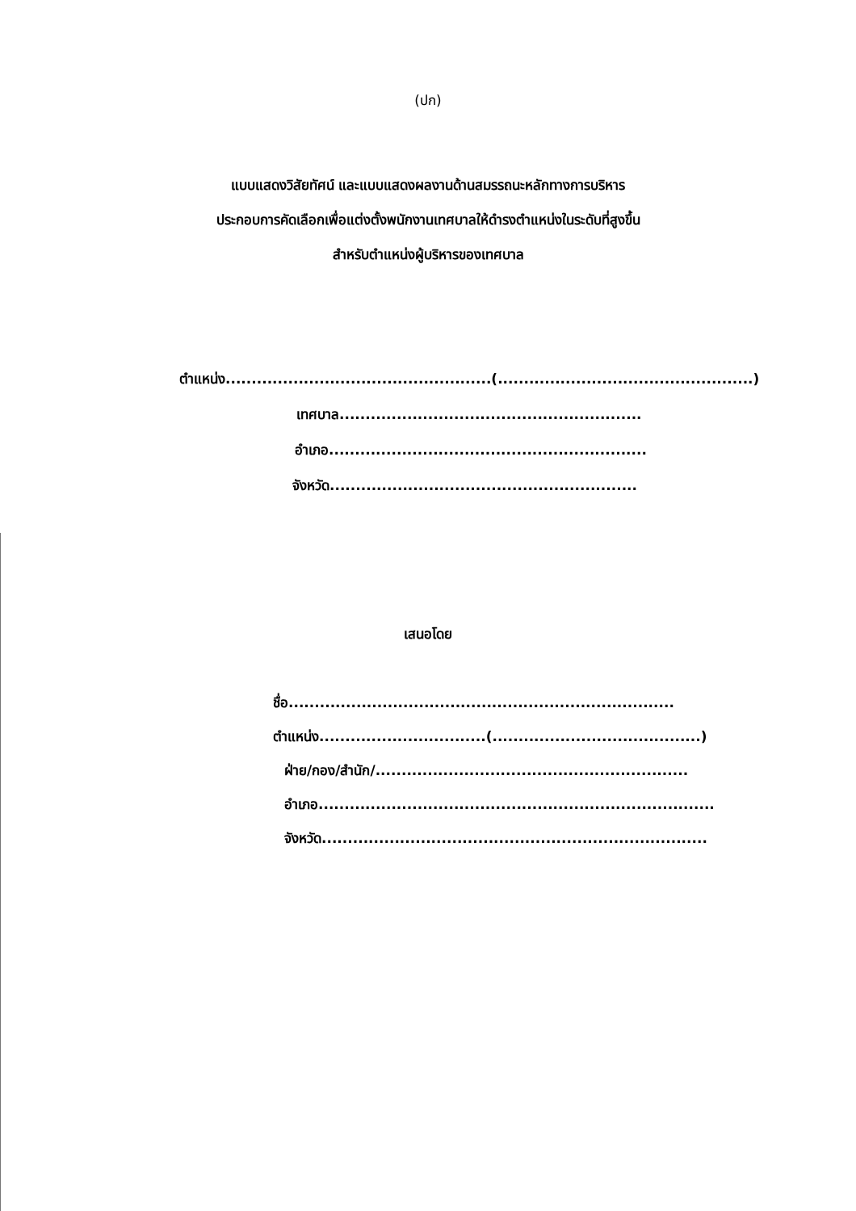(ปก)
แบบแสดงวิสัยทัศน์ และแบบแสดงผลงานด้านสมรรถนะหลักทางการบริหาร
ประกอบการคัดเลือกเพื่อแต่งตั้งพนักงานเทศบาลให้ดำรงตำแหน่งในระดับที่สูงขึ้น
สำหรับตำแหน่งผู้บริหารของเทศบาล
ตำแหน่ง...................................................(.................................................)
เทศบาล..........................................................
อำเภอ.............................................................
จังหวัด...........................................................
เสนอโดย
ชื่อ..........................................................................
ตำแหน่ง................................(........................................)
ฝ่าย/กอง/สำนัก/............................................................
อำเภอ............................................................................
จังหวัด..........................................................................